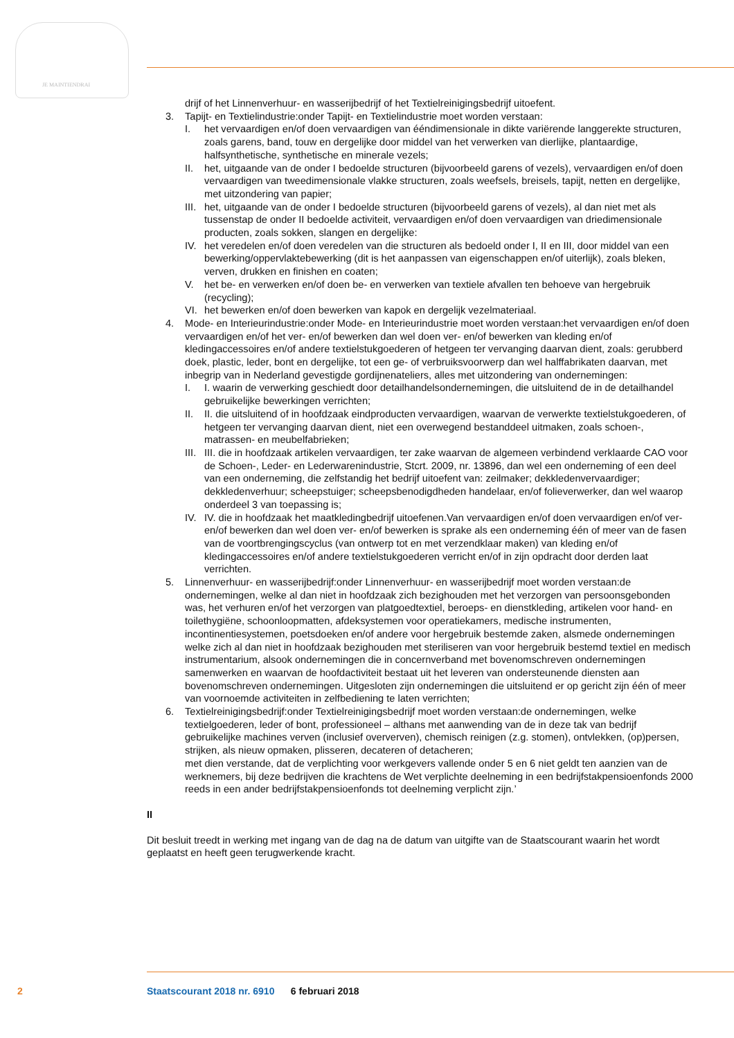JE MAINTIENDRAI
drijf of het Linnenverhuur- en wasserijbedrijf of het Textielreinigingsbedrijf uitoefent.
3. Tapijt- en Textielindustrie:onder Tapijt- en Textielindustrie moet worden verstaan:
I. het vervaardigen en/of doen vervaardigen van ééndimensionale in dikte variërende langgerekte structuren, zoals garens, band, touw en dergelijke door middel van het verwerken van dierlijke, plantaardige, halfsynthetische, synthetische en minerale vezels;
II. het, uitgaande van de onder I bedoelde structuren (bijvoorbeeld garens of vezels), vervaardigen en/of doen vervaardigen van tweedimensionale vlakke structuren, zoals weefsels, breisels, tapijt, netten en dergelijke, met uitzondering van papier;
III. het, uitgaande van de onder I bedoelde structuren (bijvoorbeeld garens of vezels), al dan niet met als tussenstap de onder II bedoelde activiteit, vervaardigen en/of doen vervaardigen van driedimensionale producten, zoals sokken, slangen en dergelijke:
IV. het veredelen en/of doen veredelen van die structuren als bedoeld onder I, II en III, door middel van een bewerking/oppervlaktebewerking (dit is het aanpassen van eigenschappen en/of uiterlijk), zoals bleken, verven, drukken en finishen en coaten;
V. het be- en verwerken en/of doen be- en verwerken van textiele afvallen ten behoeve van hergebruik (recycling);
VI. het bewerken en/of doen bewerken van kapok en dergelijk vezelmateriaal.
4. Mode- en Interieurindustrie:onder Mode- en Interieurindustrie moet worden verstaan:het vervaardigen en/of doen vervaardigen en/of het ver- en/of bewerken dan wel doen ver- en/of bewerken van kleding en/of kledingaccessoires en/of andere textielstukgoederen of hetgeen ter vervanging daarvan dient, zoals: gerubberd doek, plastic, leder, bont en dergelijke, tot een ge- of verbruiksvoorwerp dan wel halffabrikaten daarvan, met inbegrip van in Nederland gevestigde gordijnenateliers, alles met uitzondering van ondernemingen:
I. I. waarin de verwerking geschiedt door detailhandelsondernemingen, die uitsluitend de in de detailhandel gebruikelijke bewerkingen verrichten;
II. II. die uitsluitend of in hoofdzaak eindproducten vervaardigen, waarvan de verwerkte textielstukgoederen, of hetgeen ter vervanging daarvan dient, niet een overwegend bestanddeel uitmaken, zoals schoen-, matrassen- en meubelfabrieken;
III. III. die in hoofdzaak artikelen vervaardigen, ter zake waarvan de algemeen verbindend verklaarde CAO voor de Schoen-, Leder- en Lederwarenindustrie, Stcrt. 2009, nr. 13896, dan wel een onderneming of een deel van een onderneming, die zelfstandig het bedrijf uitoefent van: zeilmaker; dekkledenvervaardiger; dekkledenverhuur; scheepstuiger; scheepsbenodigdheden handelaar, en/of folieverwerker, dan wel waarop onderdeel 3 van toepassing is;
IV. IV. die in hoofdzaak het maatkledingbedrijf uitoefenen.Van vervaardigen en/of doen vervaardigen en/of ver- en/of bewerken dan wel doen ver- en/of bewerken is sprake als een onderneming één of meer van de fasen van de voortbrengingscyclus (van ontwerp tot en met verzendklaar maken) van kleding en/of kledingaccessoires en/of andere textielstukgoederen verricht en/of in zijn opdracht door derden laat verrichten.
5. Linnenverhuur- en wasserijbedrijf:onder Linnenverhuur- en wasserijbedrijf moet worden verstaan:de ondernemingen, welke al dan niet in hoofdzaak zich bezighouden met het verzorgen van persoonsgebonden was, het verhuren en/of het verzorgen van platgoedtextiel, beroeps- en dienstkleding, artikelen voor hand- en toilethygiëne, schoonloopmatten, afdeksystemen voor operatiekamers, medische instrumenten, incontinentiesystemen, poetsdoeken en/of andere voor hergebruik bestemde zaken, alsmede ondernemingen welke zich al dan niet in hoofdzaak bezighouden met steriliseren van voor hergebruik bestemd textiel en medisch instrumentarium, alsook ondernemingen die in concernverband met bovenomschreven ondernemingen samenwerken en waarvan de hoofdactiviteit bestaat uit het leveren van ondersteunende diensten aan bovenomschreven ondernemingen. Uitgesloten zijn ondernemingen die uitsluitend er op gericht zijn één of meer van voornoemde activiteiten in zelfbediening te laten verrichten;
6. Textielreinigingsbedrijf:onder Textielreinigingsbedrijf moet worden verstaan:de ondernemingen, welke textielgoederen, leder of bont, professioneel – althans met aanwending van de in deze tak van bedrijf gebruikelijke machines verven (inclusief oververven), chemisch reinigen (z.g. stomen), ontvlekken, (op)persen, strijken, als nieuw opmaken, plisseren, decateren of detacheren;
met dien verstande, dat de verplichting voor werkgevers vallende onder 5 en 6 niet geldt ten aanzien van de werknemers, bij deze bedrijven die krachtens de Wet verplichte deelneming in een bedrijfstakpensioenfonds 2000 reeds in een ander bedrijfstakpensioenfonds tot deelneming verplicht zijn.’
II
Dit besluit treedt in werking met ingang van de dag na de datum van uitgifte van de Staatscourant waarin het wordt geplaatst en heeft geen terugwerkende kracht.
2 Staatscourant 2018 nr. 6910 6 februari 2018